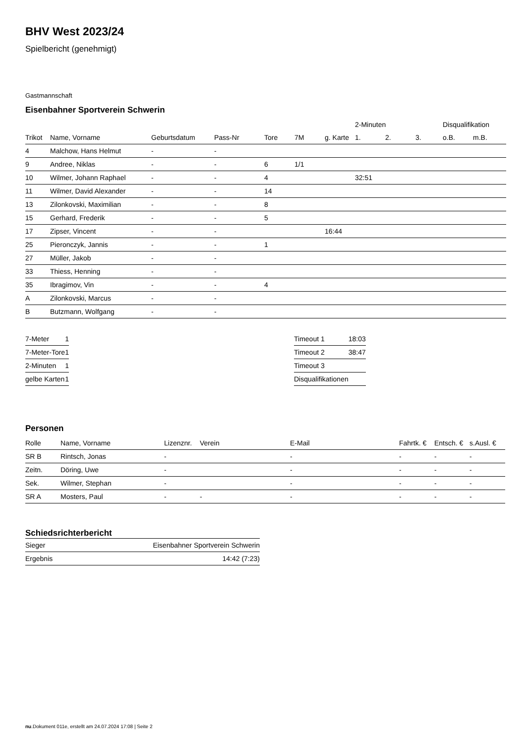BHV West 2023/24
Spielbericht (genehmigt)
Gastmannschaft
Eisenbahner Sportverein Schwerin
| | | | | | | | 2-Minuten | | | Disqualifikation | |
| --- | --- | --- | --- | --- | --- | --- | --- | --- | --- | --- | --- |
| Trikot | Name, Vorname | Geburtsdatum | Pass-Nr | Tore | 7M | g. Karte | 1. | 2. | 3. | o.B. | m.B. |
| 4 | Malchow, Hans Helmut | - | - | | | | | | | | |
| 9 | Andree, Niklas | - | - | 6 | 1/1 | | | | | | |
| 10 | Wilmer, Johann Raphael | - | - | 4 | | | 32:51 | | | | |
| 11 | Wilmer, David Alexander | - | - | 14 | | | | | | | |
| 13 | Zilonkovski, Maximilian | - | - | 8 | | | | | | | |
| 15 | Gerhard, Frederik | - | - | 5 | | | | | | | |
| 17 | Zipser, Vincent | - | - | | | 16:44 | | | | | |
| 25 | Pieronczyk, Jannis | - | - | 1 | | | | | | | |
| 27 | Müller, Jakob | - | - | | | | | | | | |
| 33 | Thiess, Henning | - | - | | | | | | | | |
| 35 | Ibragimov, Vin | - | - | 4 | | | | | | | |
| A | Zilonkovski, Marcus | - | - | | | | | | | | |
| B | Butzmann, Wolfgang | - | - | | | | | | | | |
| 7-Meter | 1 |
| 7-Meter-Tore | 1 |
| 2-Minuten | 1 |
| gelbe Karten | 1 |
| Timeout 1 | 18:03 |
| Timeout 2 | 38:47 |
| Timeout 3 | |
| Disqualifikationen | |
Personen
| Rolle | Name, Vorname | Lizenznr. | Verein | E-Mail | Fahrtk. € | Entsch. € | s.Ausl. € |
| --- | --- | --- | --- | --- | --- | --- | --- |
| SR B | Rintsch, Jonas | - | | - | - | - | - |
| Zeitn. | Döring, Uwe | - | | - | - | - | - |
| Sek. | Wilmer, Stephan | - | | - | - | - | - |
| SR A | Mosters, Paul | - | - | - | - | - | - |
Schiedsrichterbericht
| Sieger | Eisenbahner Sportverein Schwerin |
| Ergebnis | 14:42 (7:23) |
nu.Dokument 011e, erstellt am 24.07.2024 17:08 | Seite 2